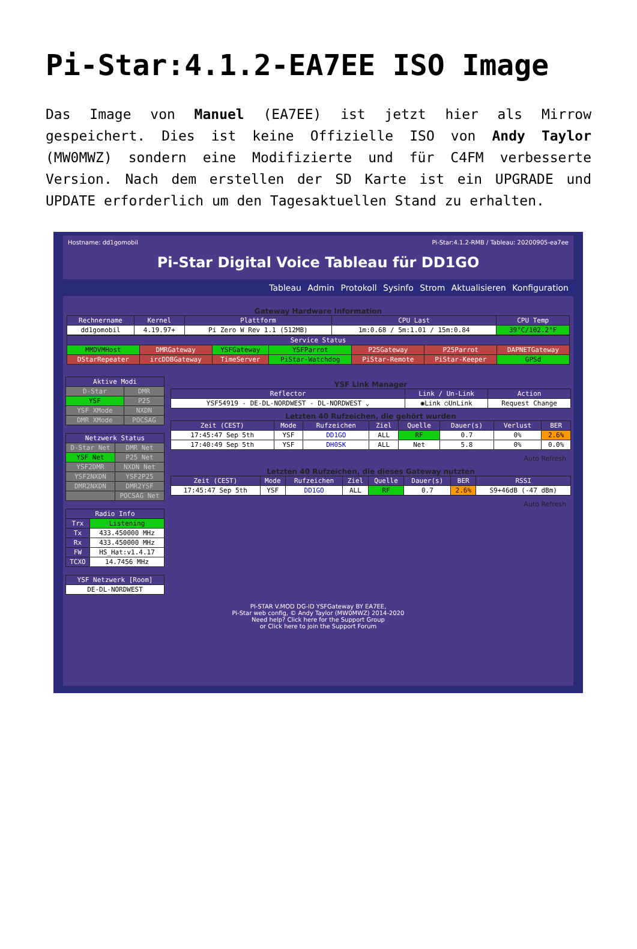Pi-Star:4.1.2-EA7EE ISO Image
Das Image von Manuel (EA7EE) ist jetzt hier als Mirrow gespeichert. Dies ist keine Offizielle ISO von Andy Taylor (MW0MWZ) sondern eine Modifizierte und für C4FM verbesserte Version. Nach dem erstellen der SD Karte ist ein UPGRADE und UPDATE erforderlich um den Tagesaktuellen Stand zu erhalten.
Hostname: dd1gomobil Pi-Star:4.1.2-RMB / Tableau: 20200905-ea7ee
Pi-Star Digital Voice Tableau für DD1GO
Tableau Admin Protokoll Sysinfo Strom Aktualisieren Konfiguration
Gateway Hardware Information
| Rechnername | Kernel | Plattform | CPU Last | CPU Temp |
| --- | --- | --- | --- | --- |
| dd1gomobil | 4.19.97+ | Pi Zero W Rev 1.1 (512MB) | 1m:0.68 / 5m:1.01 / 15m:0.84 | 39°C/102.2°F |
| Service Status | | | | | | |
| --- | --- | --- | --- | --- | --- | --- |
| MMDVMHost | DMRGateway | YSFGateway | YSFParrot | P25Gateway | P25Parrot | DAPNETGateway |
| DStarRepeater | ircDDBGateway | TimeServer | PiStar-Watchdog | PiStar-Remote | PiStar-Keeper | GPSd |
| Aktive Modi | |
| --- | --- |
| D-Star | DMR |
| YSF | P25 |
| YSF XMode | NXDN |
| DMR XMode | POCSAG |
| Netzwerk Status | |
| --- | --- |
| D-Star Net | DMR Net |
| YSF Net | P25 Net |
| YSF2DMR | NXDN Net |
| YSF2NXDN | YSF2P25 |
| DMR2NXDN | DMR2YSF |
| | POCSAG Net |
| Radio Info | |
| --- | --- |
| Trx | Listening |
| Tx | 433.450000 MHz |
| Rx | 433.450000 MHz |
| FW | HS_Hat:v1.4.17 |
| TCXO | 14.7456 MHz |
| YSF Netzwerk [Room] |
| --- |
| DE-DL-NORDWEST |
YSF Link Manager
| Reflector | Link / Un-Link | Action |
| --- | --- | --- |
| YSF54919 - DE-DL-NORDWEST - DL-NORDWEST ⌄ | ◉Link ○UnLink | Request Change |
Letzten 40 Rufzeichen, die gehört wurden
| Zeit (CEST) | Mode | Rufzeichen | Ziel | Quelle | Dauer(s) | Verlust | BER |
| --- | --- | --- | --- | --- | --- | --- | --- |
| 17:45:47 Sep 5th | YSF | DD1GO | ALL | RF | 0.7 | 0% | 2.6% |
| 17:40:49 Sep 5th | YSF | DH0SK | ALL | Net | 5.8 | 0% | 0.0% |
Auto Refresh
Letzten 40 Rufzeichen, die dieses Gateway nutzten
| Zeit (CEST) | Mode | Rufzeichen | Ziel | Quelle | Dauer(s) | BER | RSSI |
| --- | --- | --- | --- | --- | --- | --- | --- |
| 17:45:47 Sep 5th | YSF | DD1GO | ALL | RF | 0.7 | 2.6% | S9+46dB (-47 dBm) |
Auto Refresh
PI-STAR V.MOD DG-ID YSFGateway BY EA7EE,
Pi-Star web config, © Andy Taylor (MW0MWZ) 2014-2020
Need help? Click here for the Support Group
or Click here to join the Support Forum